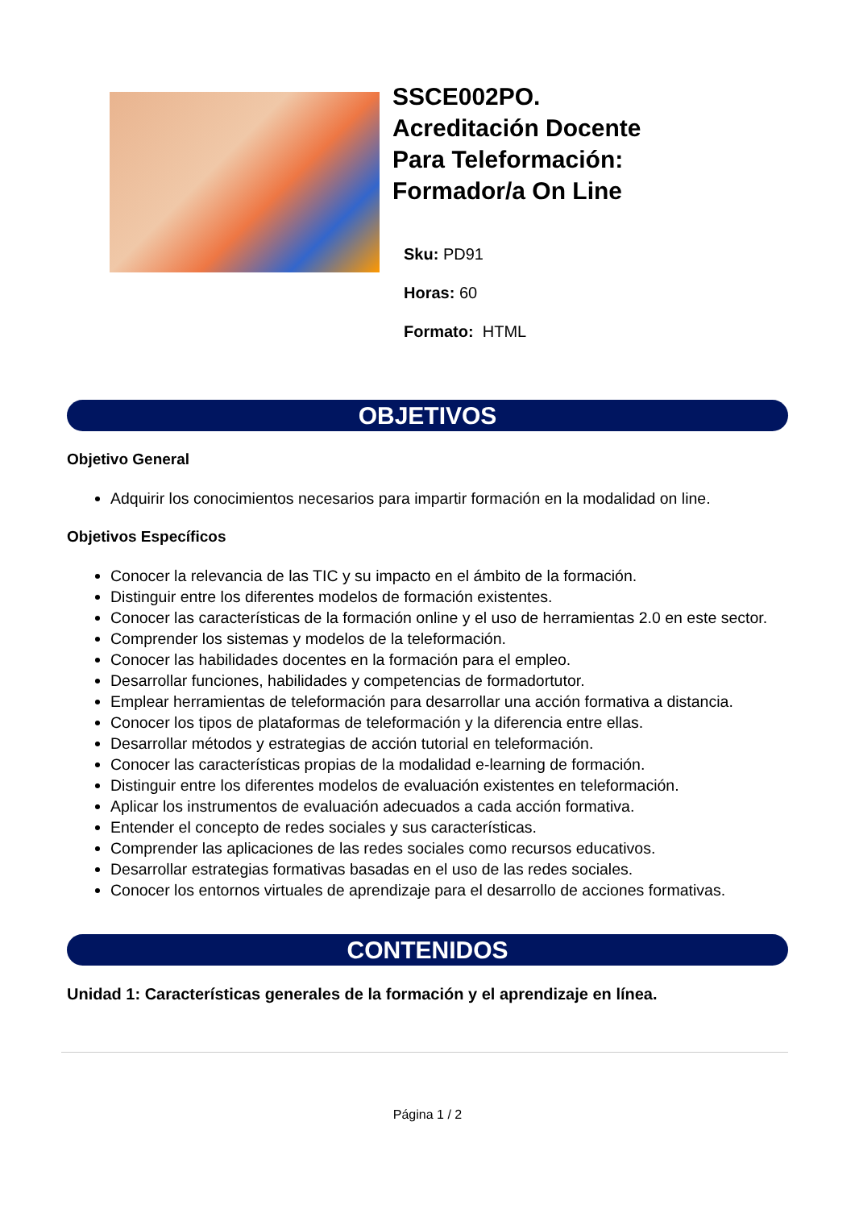SSCE002PO.
Acreditación Docente
Para Teleformación:
Formador/a On Line
Sku: PD91
Horas: 60
Formato: HTML
OBJETIVOS
Objetivo General
Adquirir los conocimientos necesarios para impartir formación en la modalidad on line.
Objetivos Específicos
Conocer la relevancia de las TIC y su impacto en el ámbito de la formación.
Distinguir entre los diferentes modelos de formación existentes.
Conocer las características de la formación online y el uso de herramientas 2.0 en este sector.
Comprender los sistemas y modelos de la teleformación.
Conocer las habilidades docentes en la formación para el empleo.
Desarrollar funciones, habilidades y competencias de formadortutor.
Emplear herramientas de teleformación para desarrollar una acción formativa a distancia.
Conocer los tipos de plataformas de teleformación y la diferencia entre ellas.
Desarrollar métodos y estrategias de acción tutorial en teleformación.
Conocer las características propias de la modalidad e-learning de formación.
Distinguir entre los diferentes modelos de evaluación existentes en teleformación.
Aplicar los instrumentos de evaluación adecuados a cada acción formativa.
Entender el concepto de redes sociales y sus características.
Comprender las aplicaciones de las redes sociales como recursos educativos.
Desarrollar estrategias formativas basadas en el uso de las redes sociales.
Conocer los entornos virtuales de aprendizaje para el desarrollo de acciones formativas.
CONTENIDOS
Unidad 1: Características generales de la formación y el aprendizaje en línea.
Página 1 / 2